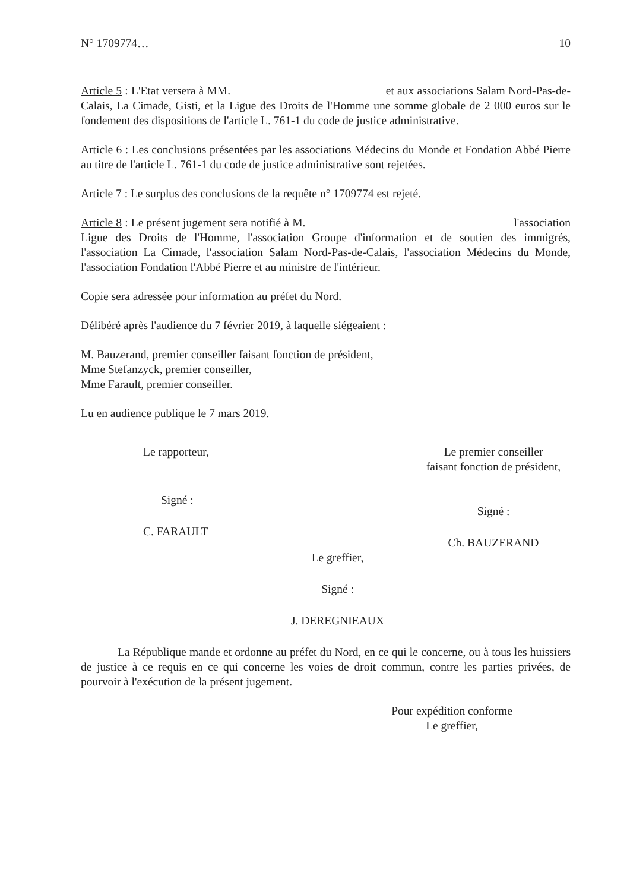N° 1709774… 10
Article 5 : L'Etat versera à MM. et aux associations Salam Nord-Pas-de-Calais, La Cimade, Gisti, et la Ligue des Droits de l'Homme une somme globale de 2 000 euros sur le fondement des dispositions de l'article L. 761-1 du code de justice administrative.
Article 6 : Les conclusions présentées par les associations Médecins du Monde et Fondation Abbé Pierre au titre de l'article L. 761-1 du code de justice administrative sont rejetées.
Article 7 : Le surplus des conclusions de la requête n° 1709774 est rejeté.
Article 8 : Le présent jugement sera notifié à M. l'association Ligue des Droits de l'Homme, l'association Groupe d'information et de soutien des immigrés, l'association La Cimade, l'association Salam Nord-Pas-de-Calais, l'association Médecins du Monde, l'association Fondation l'Abbé Pierre et au ministre de l'intérieur.
Copie sera adressée pour information au préfet du Nord.
Délibéré après l'audience du 7 février 2019, à laquelle siégeaient :
M. Bauzerand, premier conseiller faisant fonction de président,
Mme Stefanzyck, premier conseiller,
Mme Farault, premier conseiller.
Lu en audience publique le 7 mars 2019.
Le rapporteur,
Signé :
C. FARAULT
Le premier conseiller
faisant fonction de président,
Signé :
Ch. BAUZERAND
Le greffier,
Signé :
J. DEREGNIEAUX
La République mande et ordonne au préfet du Nord, en ce qui le concerne, ou à tous les huissiers de justice à ce requis en ce qui concerne les voies de droit commun, contre les parties privées, de pourvoir à l'exécution de la présent jugement.
Pour expédition conforme
Le greffier,